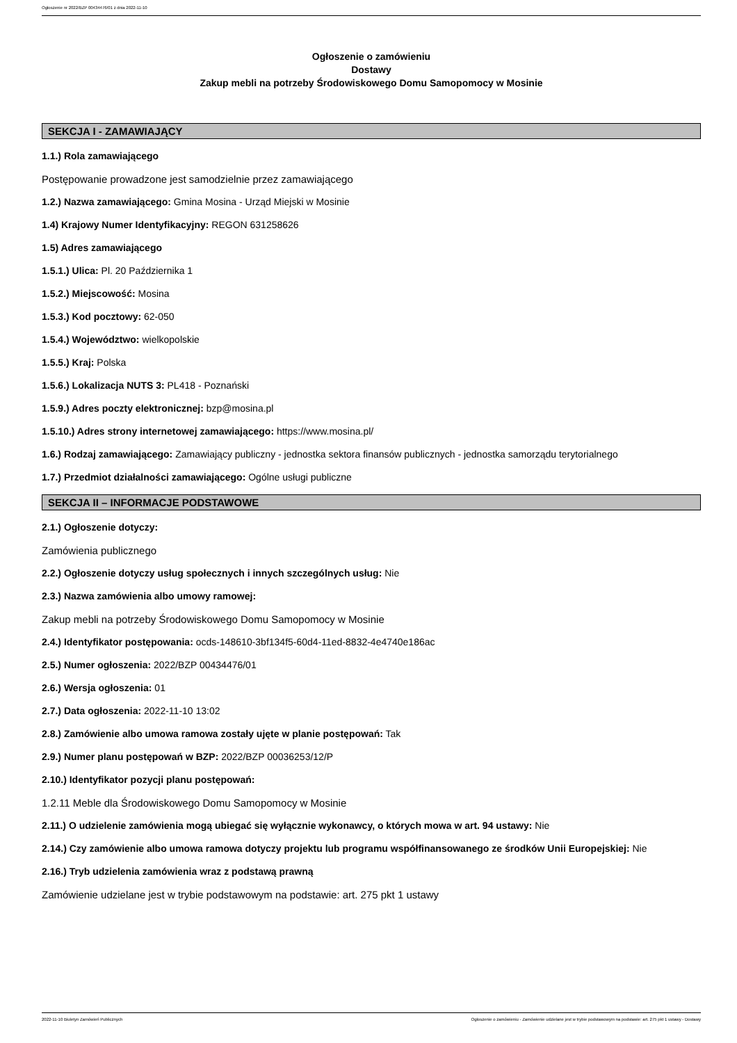Ogłoszenie nr 2022/BZP 00434476/01 z dnia 2022-11-10
Ogłoszenie o zamówieniu
Dostawy
Zakup mebli na potrzeby Środowiskowego Domu Samopomocy w Mosinie
SEKCJA I - ZAMAWIAJĄCY
1.1.) Rola zamawiającego
Postępowanie prowadzone jest samodzielnie przez zamawiającego
1.2.) Nazwa zamawiającego: Gmina Mosina - Urząd Miejski w Mosinie
1.4) Krajowy Numer Identyfikacyjny: REGON 631258626
1.5) Adres zamawiającego
1.5.1.) Ulica: Pl. 20 Października 1
1.5.2.) Miejscowość: Mosina
1.5.3.) Kod pocztowy: 62-050
1.5.4.) Województwo: wielkopolskie
1.5.5.) Kraj: Polska
1.5.6.) Lokalizacja NUTS 3: PL418 - Poznański
1.5.9.) Adres poczty elektronicznej: bzp@mosina.pl
1.5.10.) Adres strony internetowej zamawiającego: https://www.mosina.pl/
1.6.) Rodzaj zamawiającego: Zamawiający publiczny - jednostka sektora finansów publicznych - jednostka samorządu terytorialnego
1.7.) Przedmiot działalności zamawiającego: Ogólne usługi publiczne
SEKCJA II – INFORMACJE PODSTAWOWE
2.1.) Ogłoszenie dotyczy:
Zamówienia publicznego
2.2.) Ogłoszenie dotyczy usług społecznych i innych szczególnych usług: Nie
2.3.) Nazwa zamówienia albo umowy ramowej:
Zakup mebli na potrzeby Środowiskowego Domu Samopomocy w Mosinie
2.4.) Identyfikator postępowania: ocds-148610-3bf134f5-60d4-11ed-8832-4e4740e186ac
2.5.) Numer ogłoszenia: 2022/BZP 00434476/01
2.6.) Wersja ogłoszenia: 01
2.7.) Data ogłoszenia: 2022-11-10 13:02
2.8.) Zamówienie albo umowa ramowa zostały ujęte w planie postępowań: Tak
2.9.) Numer planu postępowań w BZP: 2022/BZP 00036253/12/P
2.10.) Identyfikator pozycji planu postępowań:
1.2.11 Meble dla Środowiskowego Domu Samopomocy w Mosinie
2.11.) O udzielenie zamówienia mogą ubiegać się wyłącznie wykonawcy, o których mowa w art. 94 ustawy: Nie
2.14.) Czy zamówienie albo umowa ramowa dotyczy projektu lub programu współfinansowanego ze środków Unii Europejskiej: Nie
2.16.) Tryb udzielenia zamówienia wraz z podstawą prawną
Zamówienie udzielane jest w trybie podstawowym na podstawie: art. 275 pkt 1 ustawy
2022-11-10 Biuletyn Zamówień Publicznych Ogłoszenie o zamówieniu - Zamówienie udzielane jest w trybie podstawowym na podstawie: art. 275 pkt 1 ustawy - Dostawy